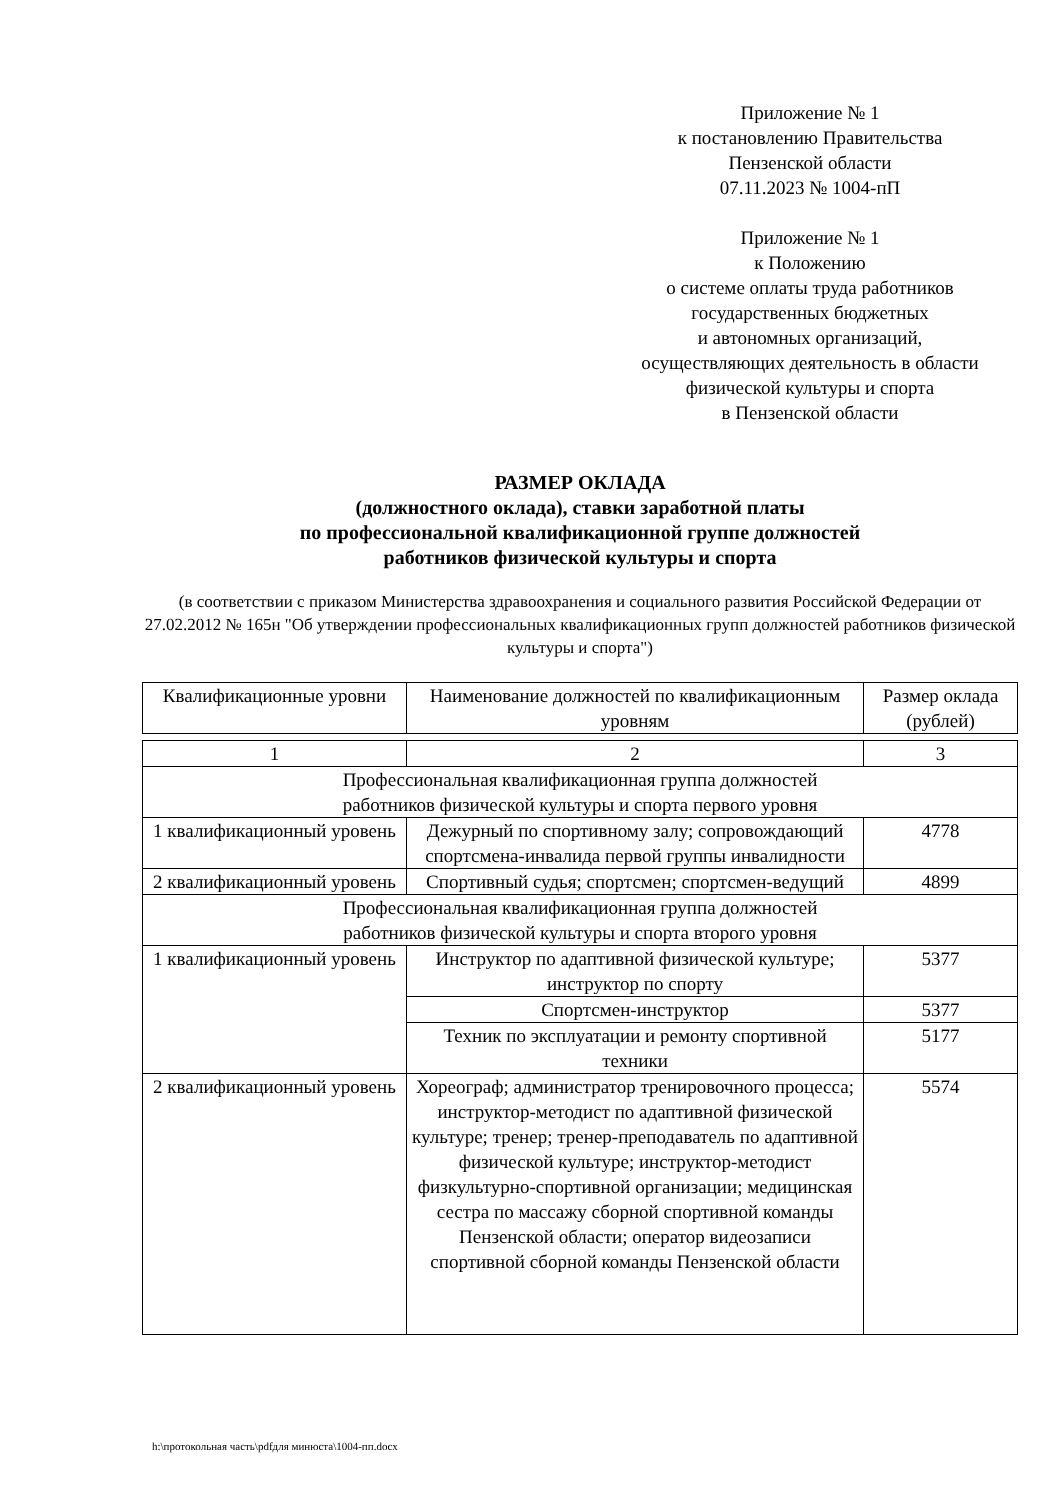Приложение № 1
к постановлению Правительства
Пензенской области
07.11.2023 № 1004-пП
Приложение № 1
к Положению
о системе оплаты труда работников
государственных бюджетных
и автономных организаций,
осуществляющих деятельность в области
физической культуры и спорта
в Пензенской области
РАЗМЕР ОКЛАДА
(должностного оклада), ставки заработной платы
по профессиональной квалификационной группе должностей
работников физической культуры и спорта
(в соответствии с приказом Министерства здравоохранения и социального развития Российской Федерации от 27.02.2012 № 165н "Об утверждении профессиональных квалификационных групп должностей работников физической культуры и спорта")
| Квалификационные уровни | Наименование должностей по квалификационным уровням | Размер оклада (рублей) |
| --- | --- | --- |
| 1 | 2 | 3 |
| Профессиональная квалификационная группа должностей работников физической культуры и спорта первого уровня | | |
| 1 квалификационный уровень | Дежурный по спортивному залу; сопровождающий спортсмена-инвалида первой группы инвалидности | 4778 |
| 2 квалификационный уровень | Спортивный судья; спортсмен; спортсмен-ведущий | 4899 |
| Профессиональная квалификационная группа должностей работников физической культуры и спорта второго уровня | | |
| 1 квалификационный уровень | Инструктор по адаптивной физической культуре; инструктор по спорту | 5377 |
| | Спортсмен-инструктор | 5377 |
| | Техник по эксплуатации и ремонту спортивной техники | 5177 |
| 2 квалификационный уровень | Хореограф; администратор тренировочного процесса; инструктор-методист по адаптивной физической культуре; тренер; тренер-преподаватель по адаптивной физической культуре; инструктор-методист физкультурно-спортивной организации; медицинская сестра по массажу сборной спортивной команды Пензенской области; оператор видеозаписи спортивной сборной команды Пензенской области | 5574 |
h:\протокольная часть\pdfдля минюста\1004-пп.docx